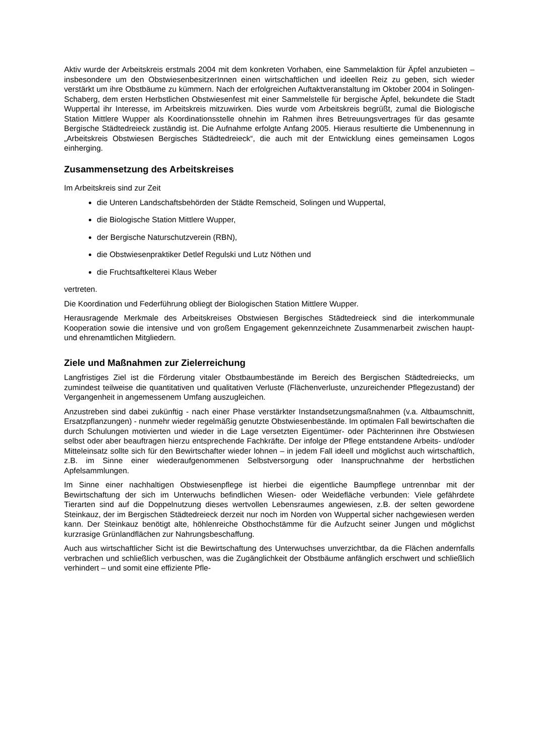Aktiv wurde der Arbeitskreis erstmals 2004 mit dem konkreten Vorhaben, eine Sammelaktion für Äpfel anzubieten – insbesondere um den ObstwiesenbesitzerInnen einen wirtschaftlichen und ideellen Reiz zu geben, sich wieder verstärkt um ihre Obstbäume zu kümmern. Nach der erfolgreichen Auftaktveranstaltung im Oktober 2004 in Solingen-Schaberg, dem ersten Herbstlichen Obstwiesenfest mit einer Sammelstelle für bergische Äpfel, bekundete die Stadt Wuppertal ihr Interesse, im Arbeitskreis mitzuwirken. Dies wurde vom Arbeitskreis begrüßt, zumal die Biologische Station Mittlere Wupper als Koordinationsstelle ohnehin im Rahmen ihres Betreuungsvertrages für das gesamte Bergische Städtedreieck zuständig ist. Die Aufnahme erfolgte Anfang 2005. Hieraus resultierte die Umbenennung in „Arbeitskreis Obstwiesen Bergisches Städtedreieck“, die auch mit der Entwicklung eines gemeinsamen Logos einherging.
Zusammensetzung des Arbeitskreises
Im Arbeitskreis sind zur Zeit
die Unteren Landschaftsbehörden der Städte Remscheid, Solingen und Wuppertal,
die Biologische Station Mittlere Wupper,
der Bergische Naturschutzverein (RBN),
die Obstwiesenpraktiker Detlef Regulski und Lutz Nöthen und
die Fruchtsaftkelterei Klaus Weber
vertreten.
Die Koordination und Federführung obliegt der Biologischen Station Mittlere Wupper.
Herausragende Merkmale des Arbeitskreises Obstwiesen Bergisches Städtedreieck sind die interkommunale Kooperation sowie die intensive und von großem Engagement gekennzeichnete Zusammenarbeit zwischen haupt- und ehrenamtlichen Mitgliedern.
Ziele und Maßnahmen zur Zielerreichung
Langfristiges Ziel ist die Förderung vitaler Obstbaumbestände im Bereich des Bergischen Städtedreiecks, um zumindest teilweise die quantitativen und qualitativen Verluste (Flächenverluste, unzureichender Pflegezustand) der Vergangenheit in angemessenem Umfang auszugleichen.
Anzustreben sind dabei zukünftig - nach einer Phase verstärkter Instandsetzungsmaßnahmen (v.a. Altbaumschnitt, Ersatzpflanzungen) - nunmehr wieder regelmäßig genutzte Obstwiesenbestände. Im optimalen Fall bewirtschaften die durch Schulungen motivierten und wieder in die Lage versetzten Eigentümer- oder Pächterinnen ihre Obstwiesen selbst oder aber beauftragen hierzu entsprechende Fachkräfte. Der infolge der Pflege entstandene Arbeits- und/oder Mitteleinsatz sollte sich für den Bewirtschafter wieder lohnen – in jedem Fall ideell und möglichst auch wirtschaftlich, z.B. im Sinne einer wiederaufgenommenen Selbstversorgung oder Inanspruchnahme der herbstlichen Apfelsammlungen.
Im Sinne einer nachhaltigen Obstwiesenpflege ist hierbei die eigentliche Baumpflege untrennbar mit der Bewirtschaftung der sich im Unterwuchs befindlichen Wiesen- oder Weidefläche verbunden: Viele gefährdete Tierarten sind auf die Doppelnutzung dieses wertvollen Lebensraumes angewiesen, z.B. der selten gewordene Steinkauz, der im Bergischen Städtedreieck derzeit nur noch im Norden von Wuppertal sicher nachgewiesen werden kann. Der Steinkauz benötigt alte, höhlenreiche Obsthochstämme für die Aufzucht seiner Jungen und möglichst kurzrasige Grünlandflächen zur Nahrungsbeschaffung.
Auch aus wirtschaftlicher Sicht ist die Bewirtschaftung des Unterwuchses unverzichtbar, da die Flächen andernfalls verbrachen und schließlich verbuschen, was die Zugänglichkeit der Obstbäume anfänglich erschwert und schließlich verhindert – und somit eine effiziente Pfle-